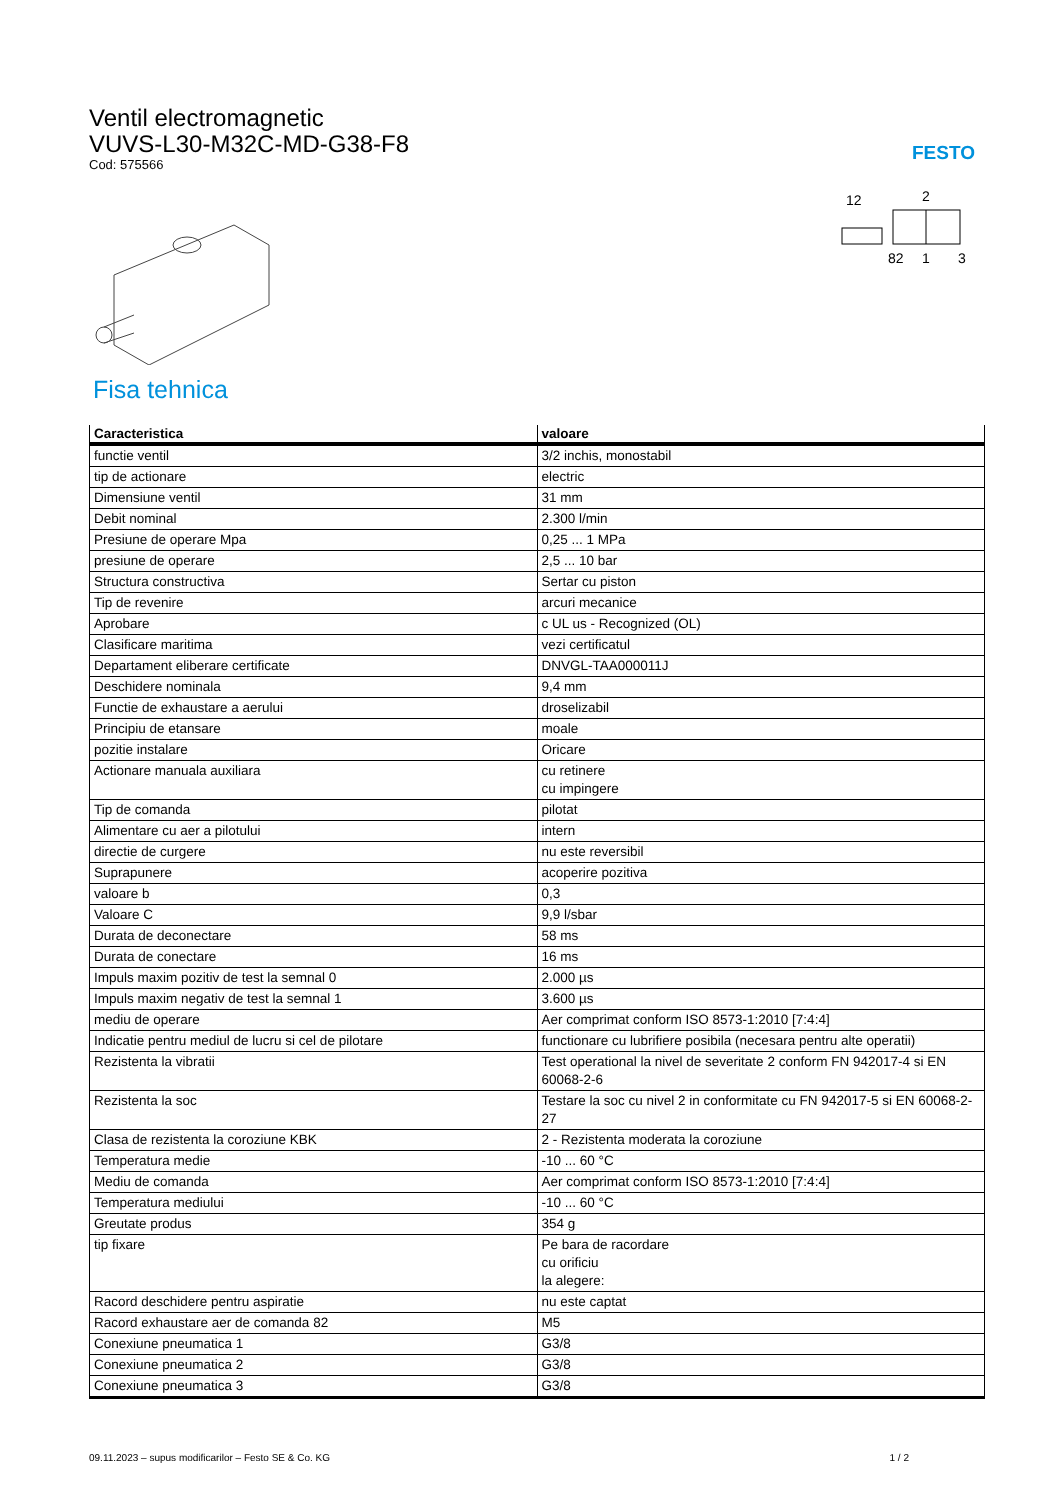Ventil electromagnetic
VUVS-L30-M32C-MD-G38-F8
Cod: 575566
FESTO
12
2
82
1
3
Fisa tehnica
| Caracteristica | valoare |
| --- | --- |
| functie ventil | 3/2 inchis, monostabil |
| tip de actionare | electric |
| Dimensiune ventil | 31 mm |
| Debit nominal | 2.300 l/min |
| Presiune de operare Mpa | 0,25 ... 1 MPa |
| presiune de operare | 2,5 ... 10 bar |
| Structura constructiva | Sertar cu piston |
| Tip de revenire | arcuri mecanice |
| Aprobare | c UL us - Recognized (OL) |
| Clasificare maritima | vezi certificatul |
| Departament eliberare certificate | DNVGL-TAA000011J |
| Deschidere nominala | 9,4 mm |
| Functie de exhaustare a aerului | droselizabil |
| Principiu de etansare | moale |
| pozitie instalare | Oricare |
| Actionare manuala auxiliara | cu retinere cu impingere |
| Tip de comanda | pilotat |
| Alimentare cu aer a pilotului | intern |
| directie de curgere | nu este reversibil |
| Suprapunere | acoperire pozitiva |
| valoare b | 0,3 |
| Valoare C | 9,9 l/sbar |
| Durata de deconectare | 58 ms |
| Durata de conectare | 16 ms |
| Impuls maxim pozitiv de test la semnal 0 | 2.000 µs |
| Impuls maxim negativ de test la semnal 1 | 3.600 µs |
| mediu de operare | Aer comprimat conform ISO 8573-1:2010 [7:4:4] |
| Indicatie pentru mediul de lucru si cel de pilotare | functionare cu lubrifiere posibila (necesara pentru alte operatii) |
| Rezistenta la vibratii | Test operational la nivel de severitate 2 conform FN 942017-4 si EN 60068-2-6 |
| Rezistenta la soc | Testare la soc cu nivel 2 in conformitate cu FN 942017-5 si EN 60068-2-27 |
| Clasa de rezistenta la coroziune KBK | 2 - Rezistenta moderata la coroziune |
| Temperatura medie | -10 ... 60 °C |
| Mediu de comanda | Aer comprimat conform ISO 8573-1:2010 [7:4:4] |
| Temperatura mediului | -10 ... 60 °C |
| Greutate produs | 354 g |
| tip fixare | Pe bara de racordare cu orificiu la alegere: |
| Racord deschidere pentru aspiratie | nu este captat |
| Racord exhaustare aer de comanda 82 | M5 |
| Conexiune pneumatica 1 | G3/8 |
| Conexiune pneumatica 2 | G3/8 |
| Conexiune pneumatica 3 | G3/8 |
09.11.2023 – supus modificarilor – Festo SE & Co. KG 1 / 2